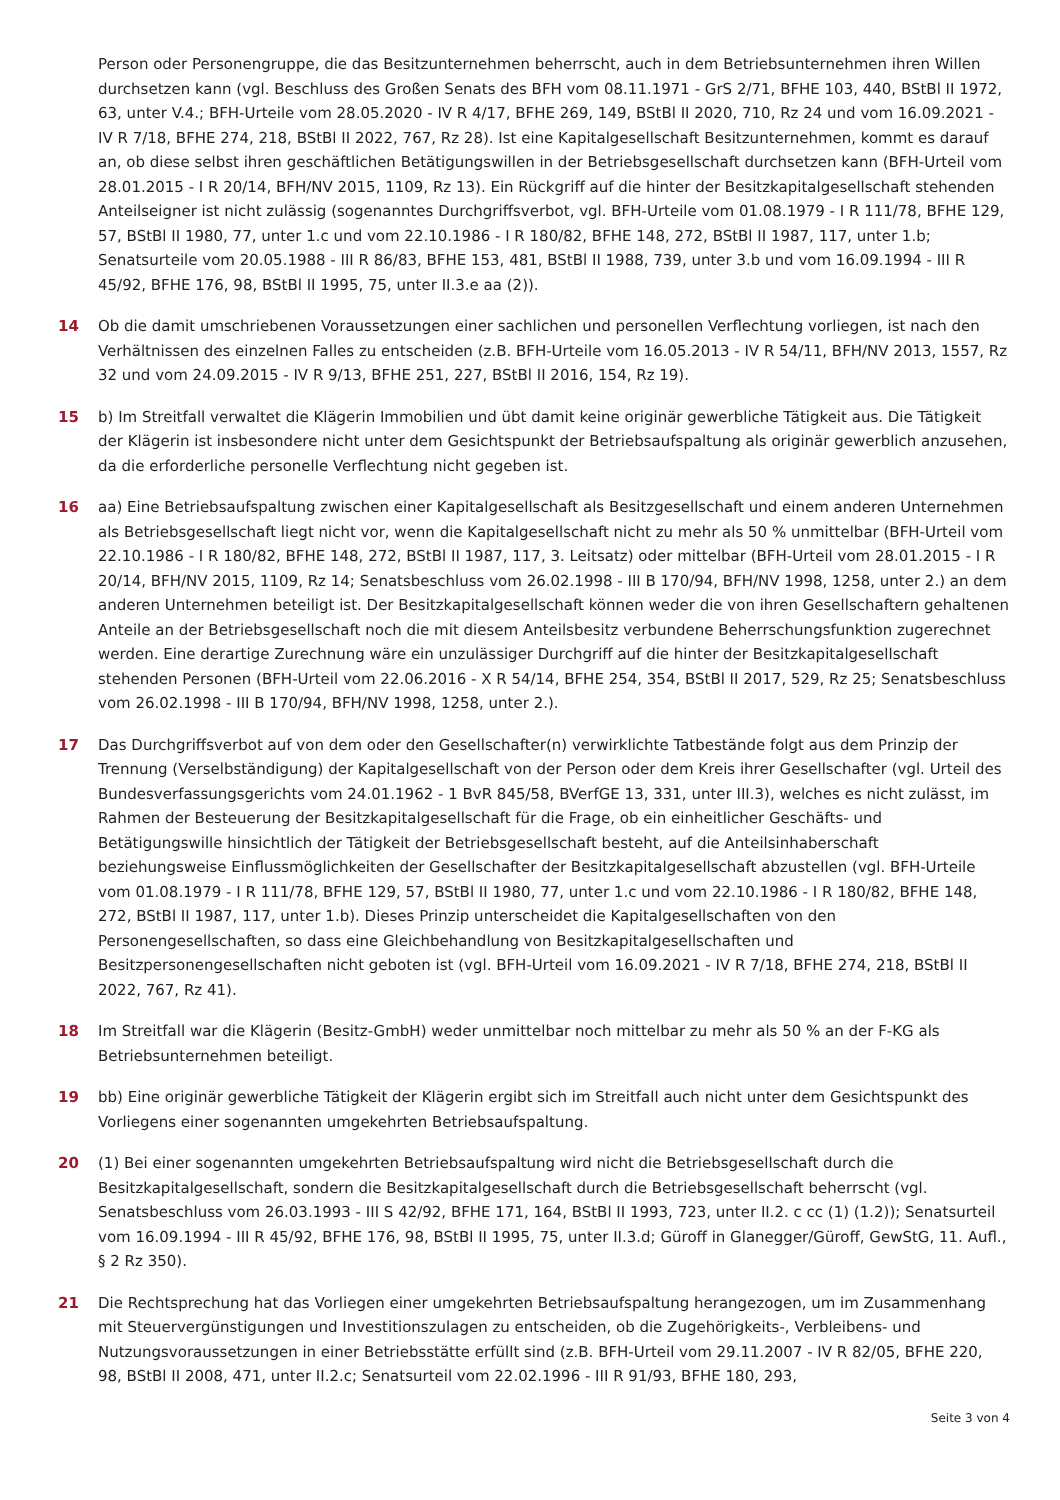Person oder Personengruppe, die das Besitzunternehmen beherrscht, auch in dem Betriebsunternehmen ihren Willen durchsetzen kann (vgl. Beschluss des Großen Senats des BFH vom 08.11.1971 - GrS 2/71, BFHE 103, 440, BStBl II 1972, 63, unter V.4.; BFH-Urteile vom 28.05.2020 - IV R 4/17, BFHE 269, 149, BStBl II 2020, 710, Rz 24 und vom 16.09.2021 - IV R 7/18, BFHE 274, 218, BStBl II 2022, 767, Rz 28). Ist eine Kapitalgesellschaft Besitzunternehmen, kommt es darauf an, ob diese selbst ihren geschäftlichen Betätigungswillen in der Betriebsgesellschaft durchsetzen kann (BFH-Urteil vom 28.01.2015 - I R 20/14, BFH/NV 2015, 1109, Rz 13). Ein Rückgriff auf die hinter der Besitzkapitalgesellschaft stehenden Anteilseigner ist nicht zulässig (sogenanntes Durchgriffsverbot, vgl. BFH-Urteile vom 01.08.1979 - I R 111/78, BFHE 129, 57, BStBl II 1980, 77, unter 1.c und vom 22.10.1986 - I R 180/82, BFHE 148, 272, BStBl II 1987, 117, unter 1.b; Senatsurteile vom 20.05.1988 - III R 86/83, BFHE 153, 481, BStBl II 1988, 739, unter 3.b und vom 16.09.1994 - III R 45/92, BFHE 176, 98, BStBl II 1995, 75, unter II.3.e aa (2)).
14 Ob die damit umschriebenen Voraussetzungen einer sachlichen und personellen Verflechtung vorliegen, ist nach den Verhältnissen des einzelnen Falles zu entscheiden (z.B. BFH-Urteile vom 16.05.2013 - IV R 54/11, BFH/NV 2013, 1557, Rz 32 und vom 24.09.2015 - IV R 9/13, BFHE 251, 227, BStBl II 2016, 154, Rz 19).
15 b) Im Streitfall verwaltet die Klägerin Immobilien und übt damit keine originär gewerbliche Tätigkeit aus. Die Tätigkeit der Klägerin ist insbesondere nicht unter dem Gesichtspunkt der Betriebsaufspaltung als originär gewerblich anzusehen, da die erforderliche personelle Verflechtung nicht gegeben ist.
16 aa) Eine Betriebsaufspaltung zwischen einer Kapitalgesellschaft als Besitzgesellschaft und einem anderen Unternehmen als Betriebsgesellschaft liegt nicht vor, wenn die Kapitalgesellschaft nicht zu mehr als 50 % unmittelbar (BFH-Urteil vom 22.10.1986 - I R 180/82, BFHE 148, 272, BStBl II 1987, 117, 3. Leitsatz) oder mittelbar (BFH-Urteil vom 28.01.2015 - I R 20/14, BFH/NV 2015, 1109, Rz 14; Senatsbeschluss vom 26.02.1998 - III B 170/94, BFH/NV 1998, 1258, unter 2.) an dem anderen Unternehmen beteiligt ist. Der Besitzkapitalgesellschaft können weder die von ihren Gesellschaftern gehaltenen Anteile an der Betriebsgesellschaft noch die mit diesem Anteilsbesitz verbundene Beherrschungsfunktion zugerechnet werden. Eine derartige Zurechnung wäre ein unzulässiger Durchgriff auf die hinter der Besitzkapitalgesellschaft stehenden Personen (BFH-Urteil vom 22.06.2016 - X R 54/14, BFHE 254, 354, BStBl II 2017, 529, Rz 25; Senatsbeschluss vom 26.02.1998 - III B 170/94, BFH/NV 1998, 1258, unter 2.).
17 Das Durchgriffsverbot auf von dem oder den Gesellschafter(n) verwirklichte Tatbestände folgt aus dem Prinzip der Trennung (Verselbständigung) der Kapitalgesellschaft von der Person oder dem Kreis ihrer Gesellschafter (vgl. Urteil des Bundesverfassungsgerichts vom 24.01.1962 - 1 BvR 845/58, BVerfGE 13, 331, unter III.3), welches es nicht zulässt, im Rahmen der Besteuerung der Besitzkapitalgesellschaft für die Frage, ob ein einheitlicher Geschäfts- und Betätigungswille hinsichtlich der Tätigkeit der Betriebsgesellschaft besteht, auf die Anteilsinhaberschaft beziehungsweise Einflussmöglichkeiten der Gesellschafter der Besitzkapitalgesellschaft abzustellen (vgl. BFH-Urteile vom 01.08.1979 - I R 111/78, BFHE 129, 57, BStBl II 1980, 77, unter 1.c und vom 22.10.1986 - I R 180/82, BFHE 148, 272, BStBl II 1987, 117, unter 1.b). Dieses Prinzip unterscheidet die Kapitalgesellschaften von den Personengesellschaften, so dass eine Gleichbehandlung von Besitzkapitalgesellschaften und Besitzpersonengesellschaften nicht geboten ist (vgl. BFH-Urteil vom 16.09.2021 - IV R 7/18, BFHE 274, 218, BStBl II 2022, 767, Rz 41).
18 Im Streitfall war die Klägerin (Besitz-GmbH) weder unmittelbar noch mittelbar zu mehr als 50 % an der F-KG als Betriebsunternehmen beteiligt.
19 bb) Eine originär gewerbliche Tätigkeit der Klägerin ergibt sich im Streitfall auch nicht unter dem Gesichtspunkt des Vorliegens einer sogenannten umgekehrten Betriebsaufspaltung.
20 (1) Bei einer sogenannten umgekehrten Betriebsaufspaltung wird nicht die Betriebsgesellschaft durch die Besitzkapitalgesellschaft, sondern die Besitzkapitalgesellschaft durch die Betriebsgesellschaft beherrscht (vgl. Senatsbeschluss vom 26.03.1993 - III S 42/92, BFHE 171, 164, BStBl II 1993, 723, unter II.2. c cc (1) (1.2)); Senatsurteil vom 16.09.1994 - III R 45/92, BFHE 176, 98, BStBl II 1995, 75, unter II.3.d; Güroff in Glanegger/Güroff, GewStG, 11. Aufl., § 2 Rz 350).
21 Die Rechtsprechung hat das Vorliegen einer umgekehrten Betriebsaufspaltung herangezogen, um im Zusammenhang mit Steuervergünstigungen und Investitionszulagen zu entscheiden, ob die Zugehörigkeits-, Verbleibens- und Nutzungsvoraussetzungen in einer Betriebsstätte erfüllt sind (z.B. BFH-Urteil vom 29.11.2007 - IV R 82/05, BFHE 220, 98, BStBl II 2008, 471, unter II.2.c; Senatsurteil vom 22.02.1996 - III R 91/93, BFHE 180, 293,
Seite 3 von 4